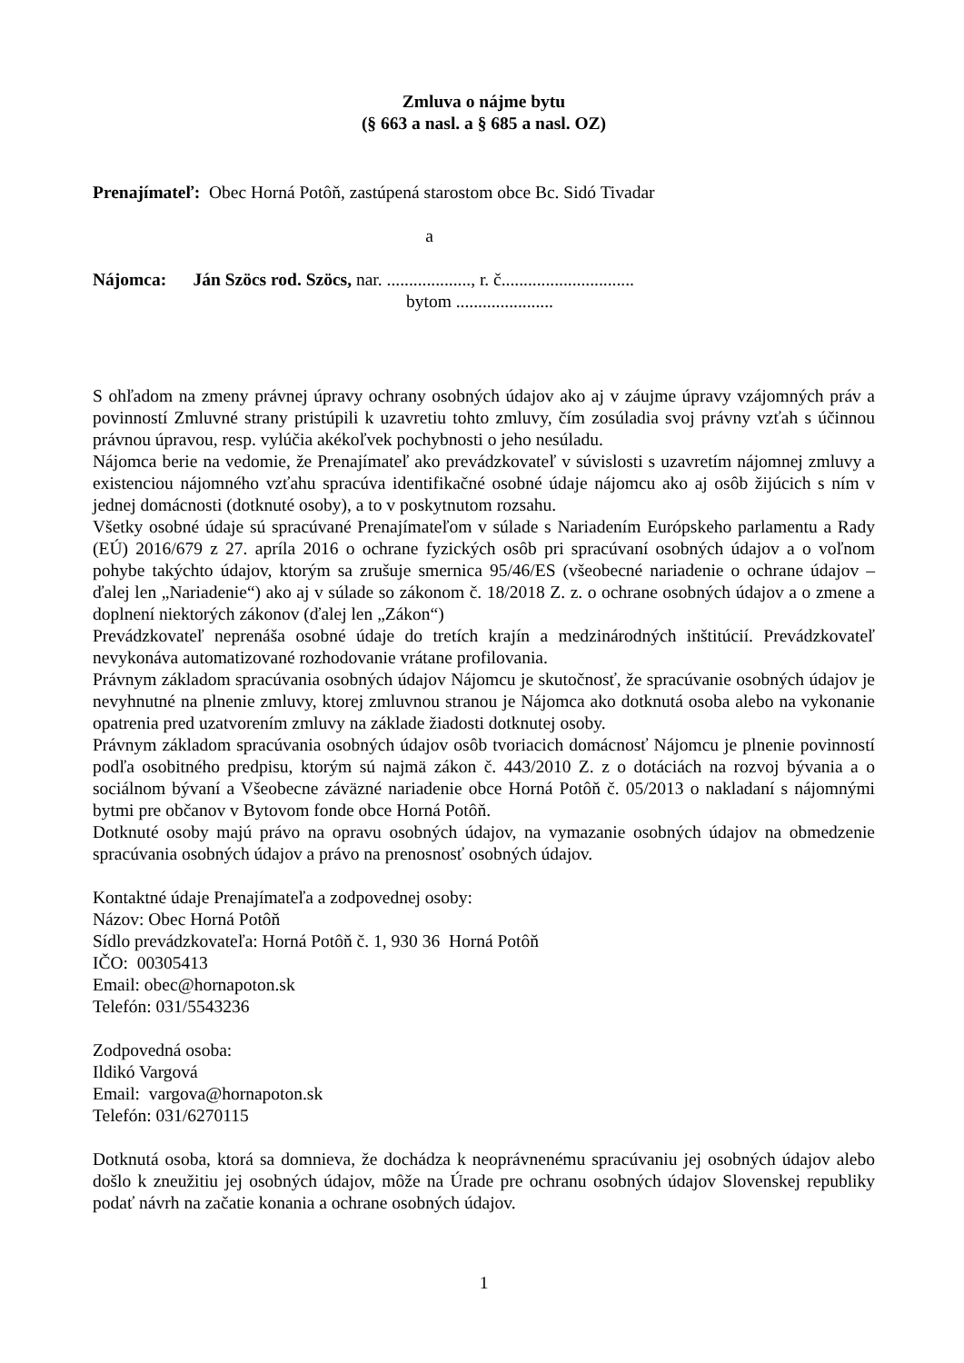Zmluva o nájme bytu
(§ 663 a nasl. a § 685 a nasl. OZ)
Prenajímateľ: Obec Horná Potôň, zastúpená starostom obce Bc. Sidó Tivadar
a
Nájomca: Ján Szöcs rod. Szöcs, nar. ..................., r. č..............................
bytom ......................
S ohľadom na zmeny právnej úpravy ochrany osobných údajov ako aj v záujme úpravy vzájomných práv a povinností Zmluvné strany pristúpili k uzavretiu tohto zmluvy, čím zosúladia svoj právny vzťah s účinnou právnou úpravou, resp. vylúčia akékoľvek pochybnosti o jeho nesúladu.
Nájomca berie na vedomie, že Prenajímateľ ako prevádzkovateľ v súvislosti s uzavretím nájomnej zmluvy a existenciou nájomného vzťahu spracúva identifikačné osobné údaje nájomcu ako aj osôb žijúcich s ním v jednej domácnosti (dotknuté osoby), a to v poskytnutom rozsahu.
Všetky osobné údaje sú spracúvané Prenajímateľom v súlade s Nariadením Európskeho parlamentu a Rady (EÚ) 2016/679 z 27. apríla 2016 o ochrane fyzických osôb pri spracúvaní osobných údajov a o voľnom pohybe takýchto údajov, ktorým sa zrušuje smernica 95/46/ES (všeobecné nariadenie o ochrane údajov – ďalej len „Nariadenie“) ako aj v súlade so zákonom č. 18/2018 Z. z. o ochrane osobných údajov a o zmene a doplnení niektorých zákonov (ďalej len „Zákon“)
Prevádzkovateľ neprenáša osobné údaje do tretích krajín a medzinárodných inštitúcií. Prevádzkovateľ nevykonáva automatizované rozhodovanie vrátane profilovania.
Právnym základom spracúvania osobných údajov Nájomcu je skutočnosť, že spracúvanie osobných údajov je nevyhnutné na plnenie zmluvy, ktorej zmluvnou stranou je Nájomca ako dotknutá osoba alebo na vykonanie opatrenia pred uzatvorením zmluvy na základe žiadosti dotknutej osoby.
Právnym základom spracúvania osobných údajov osôb tvoriacich domácnosť Nájomcu je plnenie povinností podľa osobitného predpisu, ktorým sú najmä zákon č. 443/2010 Z. z o dotáciách na rozvoj bývania a o sociálnom bývaní a Všeobecne záväzné nariadenie obce Horná Potôň č. 05/2013 o nakladaní s nájomnými bytmi pre občanov v Bytovom fonde obce Horná Potôň.
Dotknuté osoby majú právo na opravu osobných údajov, na vymazanie osobných údajov na obmedzenie spracúvania osobných údajov a právo na prenosnosť osobných údajov.
Kontaktné údaje Prenajímateľa a zodpovednej osoby:
Názov: Obec Horná Potôň
Sídlo prevádzkovateľa: Horná Potôň č. 1, 930 36 Horná Potôň
IČO: 00305413
Email: obec@hornapoton.sk
Telefón: 031/5543236
Zodpovedná osoba:
Ildikó Vargová
Email: vargova@hornapoton.sk
Telefón: 031/6270115
Dotknutá osoba, ktorá sa domnieva, že dochádza k neoprávnenému spracúvaniu jej osobných údajov alebo došlo k zneužitiu jej osobných údajov, môže na Úrade pre ochranu osobných údajov Slovenskej republiky podať návrh na začatie konania a ochrane osobných údajov.
1